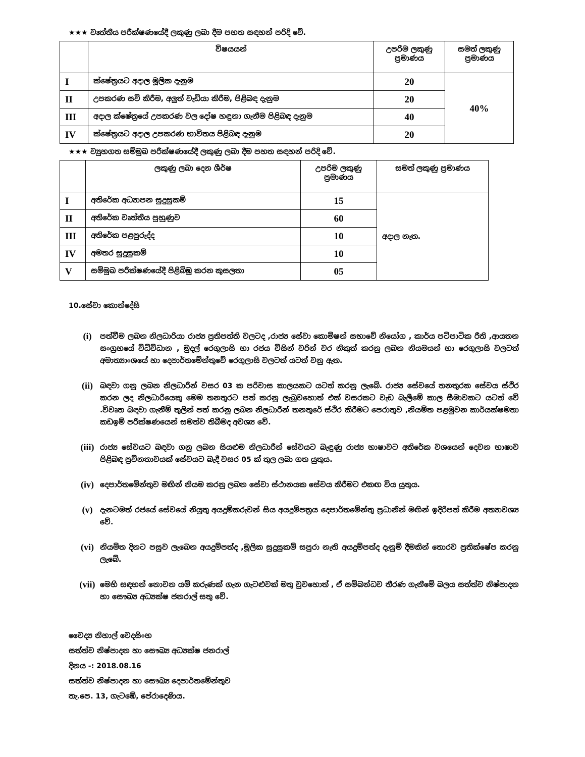★★★ වෘත්තීය පරීක්ෂණයේදී ලකුණු ලබා දීම පහත සඳහන් පරිදි වේ.
| | විෂයයන් | උපරිම ලකුණු ප්‍රමාණය | සමත් ලකුණු ප්‍රමාණය |
| --- | --- | --- | --- |
| I | ක්ෂේත්‍රයට අදාල මූලික දැනුම | 20 | 40% |
| II | උපකරණ සවි කිරීම, අලුත් වැඩියා කිරීම, පිළිබඳ දැනුම | 20 | |
| III | අදාල ක්ෂේත්‍රයේ උපකරණ වල දෝෂ හඳුනා ගැනීම පිළිබඳ දැනුම | 40 | |
| IV | ක්ෂේත්‍රයට අදාල උපකරණ භාවිතය පිළිබඳ දැනුම | 20 | |
★★★ ව්‍යුහගත සම්මුඛ පරීක්ෂණයේදී ලකුණු ලබා දීම පහත සඳහන් පරිදි වේ.
| | ලකුණු ලබා දෙන ශීර්ෂ | උපරිම ලකුණු ප්‍රමාණය | සමත් ලකුණු ප්‍රමාණය |
| --- | --- | --- | --- |
| I | අතිරේක අධ්‍යාපන සුදුසුකම් | 15 | අදාල නැත. |
| II | අතිරේක වෘත්තීය පුහුණුව | 60 | |
| III | අතිරේක පළපුරුද්ද | 10 | |
| IV | අමතර සුදුසුකම් | 10 | |
| V | සම්මුඛ පරීක්ෂණයේදී පිළිබිඹු කරන කුසලතා | 05 | |
10.සේවා කොන්දේසි
(i) පත්වීම ලබන නිලධාරියා රාජ්‍ය ප්‍රතිපත්ති වලටද ,රාජ්‍ය සේවා කොමිෂන් සභාවේ නියෝග , කාර්ය පටිපාටික රීති ,ආයතන සංග්‍රහයේ විධිවිධාන , මුදල් රෙගුලාසි හා රජය විසින් වරින් වර නිකුත් කරනු ලබන නියමයන් හා රෙගුලාසි වලටත් අමාත්‍යාංශයේ හා දෙපාර්තමේන්තුවේ රෙගුලාසි වලටත් යටත් වනු ඇත.
(ii) බඳවා ගනු ලබන නිලධාරීන් වසර 03 ක පරිවාස කාලයකට යටත් කරනු ලැබේ. රාජ්‍ය සේවයේ තනතුරක සේවය ස්ථිර කරන ලද නිලධාරියෙකු මෙම තනතුරට පත් කරනු ලැබුවහොත් එක් වසරකට වැඩ බැලීමේ කාල සීමාවකට යටත් වේ .විවෘත බඳවා ගැනීම් තුලින් පත් කරනු ලබන නිලධාරීන් තනතුරේ ස්ථිර කිරීමට පෙරාතුව ,නියමිත පළමුවන කාර්යක්ෂමතා කඩඉම් පරීක්ෂණයෙන් සමත්ව තිබීමද අවශ්‍ය වේ.
(iii) රාජ්‍ය සේවයට බඳවා ගනු ලබන සියළුම නිලධාරීන් සේවයට බැඳුණු රාජ්‍ය භාෂාවට අතිරේක වශයෙන් දෙවන භාෂාව පිළිබඳ ප්‍රවීනතාවයක් සේවයට බැදී වසර 05 ක් තුල ලබා ගත යුතුය.
(iv) දෙපාර්තමේන්තුව මඟින් නියම කරනු ලබන සේවා ස්ථානයක සේවය කිරීමට එකඟ විය යුතුය.
(v) දැනටමත් රජයේ සේවයේ නියුතු අයදුම්කරුවන් සිය අයදුම්පත්‍රය දෙපාර්තමේන්තු ප්‍රධානීන් මඟින් ඉදිරිපත් කිරීම අත්‍යාවශ්‍ය වේ.
(vi) නියමිත දිනට පසුව ලැබෙන අයදුම්පත්ද ,මූලික සුදුසුකම් සපුරා නැති අයදුම්පත්ද දැනුම් දීමකින් තොරව ප්‍රතික්ෂේප කරනු ලැබේ.
(vii) මෙහි සඳහන් නොවන යම් කරුණක් ගැන ගැටළුවක් මතු වුවහොත් , ඒ සම්බන්ධව තීරණ ගැනීමේ බලය සත්ත්ව නිෂ්පාදන හා සෞඛ්‍ය අධ්‍යක්ෂ ජනරාල් සතු වේ.
වෛද්‍ය නිහාල් වෙදසිංහ
සත්ත්ව නිෂ්පාදන හා සෞඛ්‍ය අධ්‍යක්ෂ ජනරාල්
දිනය -: 2018.08.16
සත්ත්ව නිෂ්පාදන හා සෞඛ්‍ය දෙපාර්තමේන්තුව
තැ.පෙ. 13, ගැටඹේ, පේරාදෙණිය.